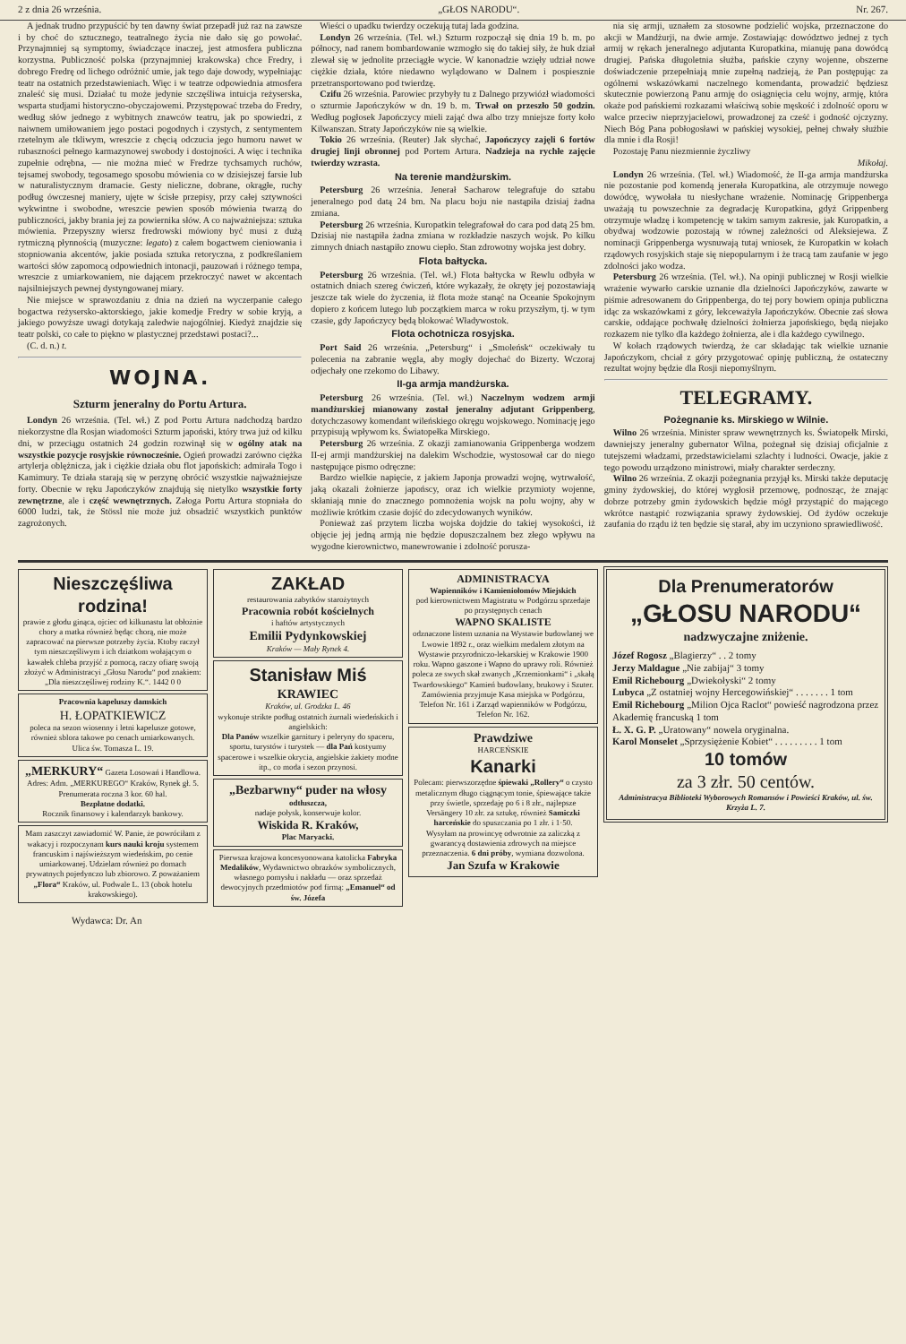2 z dnia 26 września. „GŁOS NARODU“. Nr. 267.
A jednak trudno przypuścić by ten dawny świat przepadł już raz na zawsze i by choć do sztucznego, teatralnego życia nie dało się go powołać. Przynajmniej są symptomy, świadczące inaczej, jest atmosfera publiczna korzystna. Publiczność polska (przynajmniej krakowska) chce Fredry, i dobrego Fredrę od lichego odróżnić umie, jak tego daje dowody, wypełniając teatr na ostatnich przedstawieniach. Więc i w teatrze odpowiednia atmosfera znaleść się musi. Działać tu może jedynie szczęśliwa intuicja reżyserska, wsparta studjami historyczno-obyczajowemi. Przystępować trzeba do Fredry, według słów jednego z wybitnych znawców teatru, jak po spowiedzi, z naiwnem umiłowaniem jego postaci pogodnych i czystych, z sentymentem rzetelnym ale tkliwym, wreszcie z chęcią odczucia jego humoru nawet w rubaszności pełnego karmazynowej swobody i dostojności. A więc i technika zupełnie odrębna, — nie można mieć w Fredrze tychsamych ruchów, tejsamej swobody, tegosamego sposobu mówienia co w dzisiejszej farsie lub w naturalistycznym dramacie. Gesty nieliczne, dobrane, okrągłe, ruchy podług ówczesnej maniery, ujęte w ścisłe przepisy, przy całej sztywności wykwintne i swobodne, wreszcie pewien sposób mówienia twarzą do publiczności, jakby brania jej za powiernika słów. A co najważniejsza: sztuka mówienia. Przepyszny wiersz fredrowski mówiony być musi z dużą rytmiczną płynnością (muzyczne: legato) z całem bogactwem cieniowania i stopniowania akcentów, jakie posiada sztuka retoryczna, z podkreślaniem wartości słów zapomocą odpowiednich intonacji, pauzowań i różnego tempa, wreszcie z umiarkowaniem, nie dającem przekroczyć nawet w akcentach najsilniejszych pewnej dystyngowanej miary.
Nie miejsce w sprawozdaniu z dnia na dzień na wyczerpanie całego bogactwa reżysersko-aktorskiego, jakie komedje Fredry w sobie kryją, a jakiego powyższe uwagi dotykają zaledwie najogólniej. Kiedyż znajdzie się teatr polski, co całe to piękno w plastycznej przedstawi postaci?...
(C. d. n.) t.
WOJNA.
Szturm jeneralny do Portu Artura.
Londyn 26 września. (Tel. wł.) Z pod Portu Artura nadchodzą bardzo niekorzystne dla Rosjan wiadomości Szturm japoński, który trwa już od kilku dni, w przeciągu ostatnich 24 godzin rozwinął się w ogólny atak na wszystkie pozycje rosyjskie równocześnie. Ogień prowadzi zarówno ciężka artylerja oblężnicza, jak i ciężkie działa obu flot japońskich: admirała Togo i Kamimury. Te działa starają się w perzynę obrócić wszystkie najważniejsze forty. Obecnie w ręku Japończyków znajdują się nietylko wszystkie forty zewnętrzne, ale i część wewnętrznych. Załoga Portu Artura stopniała do 6000 ludzi, tak, że Stössl nie może już obsadzić wszystkich punktów zagrożonych.
Wieści o upadku twierdzy oczekują tutaj lada godzina.
Londyn 26 września. (Tel. wł.) Szturm rozpoczął się dnia 19 b. m. po północy, nad ranem bombardowanie wzmogło się do takiej siły, że huk dział zlewał się w jednolite przeciągłe wycie. W kanonadzie wzięły udział nowe ciężkie działa, które niedawno wylądowano w Dalnem i pospiesznie przetransportowano pod twierdzę.
Czifu 26 września. Parowiec przybyły tu z Dalnego przywiózł wiadomości o szturmie Japończyków w dn. 19 b. m. Trwał on przeszło 50 godzin. Według pogłosek Japończycy mieli zająć dwa albo trzy mniejsze forty koło Kilwanszan. Straty Japończyków nie są wielkie.
Tokio 26 września. (Reuter) Jak słychać, Japończycy zajęli 6 fortów drugiej linji obronnej pod Portem Artura. Nadzieja na rychłe zajęcie twierdzy wzrasta.
Na terenie mandżurskim.
Petersburg 26 września. Jenerał Sacharow telegrafuje do sztabu jeneralnego pod datą 24 bm. Na placu boju nie nastąpiła dzisiaj żadna zmiana.
Petersburg 26 września. Kuropatkin telegrafował do cara pod datą 25 bm. Dzisiaj nie nastąpiła żadna zmiana w rozkładzie naszych wojsk. Po kilku zimnych dniach nastąpiło znowu ciepło. Stan zdrowotny wojska jest dobry.
Flota bałtycka.
Petersburg 26 września. (Tel. wł.) Flota bałtycka w Rewlu odbyła w ostatnich dniach szereg ćwiczeń, które wykazały, że okręty jej pozostawiają jeszcze tak wiele do życzenia, iż flota może stanąć na Oceanie Spokojnym dopiero z końcem lutego lub początkiem marca w roku przyszłym, tj. w tym czasie, gdy Japończycy będą blokować Władywostok.
Flota ochotnicza rosyjska.
Port Said 26 września. „Petersburg“ i „Smoleńsk“ oczekiwały tu polecenia na zabranie węgla, aby mogły dojechać do Bizerty. Wczoraj odjechały one rzekomo do Libawy.
II-ga armja mandżurska.
Petersburg 26 września. (Tel. wł.) Naczelnym wodzem armji mandżurskiej mianowany został jeneralny adjutant Grippenberg, dotychczasowy komendant wileńskiego okręgu wojskowego. Nominację jego przypisują wpływom ks. Światopełka Mirskiego.
Petersburg 26 września. Z okazji zamianowania Grippenberga wodzem II-ej armji mandżurskiej na dalekim Wschodzie, wystosował car do niego następujące pismo odręczne:
Bardzo wielkie napięcie, z jakiem Japonja prowadzi wojnę, wytrwałość, jaką okazali żołnierze japońscy, oraz ich wielkie przymioty wojenne, skłaniają mnie do znacznego pomnożenia wojsk na polu wojny, aby w możliwie krótkim czasie dojść do zdecydowanych wyników.
Ponieważ zaś przytem liczba wojska dojdzie do takiej wysokości, iż objęcie jej jedną armją nie będzie dopuszczalnem bez złego wpływu na wygodne kierownictwo, manewrowanie i zdolność porusza-
nia się armji, uznałem za stosowne podzielić wojska, przeznaczone do akcji w Mandżurji, na dwie armje. Zostawiając dowództwo jednej z tych armij w rękach jeneralnego adjutanta Kuropatkina, mianuję pana dowódcą drugiej. Pańska długoletnia służba, pańskie czyny wojenne, obszerne doświadczenie przepełniają mnie zupełną nadzieją, że Pan postępując za ogólnemi wskazówkami naczelnego komendanta, prowadzić będziesz skutecznie powierzoną Panu armję do osiągnięcia celu wojny, armję, która okaże pod pańskiemi rozkazami właściwą sobie męskość i zdolność oporu w walce przeciw nieprzyjacielowi, prowadzonej za cześć i godność ojczyzny. Niech Bóg Pana pobłogosławi w pańskiej wysokiej, pełnej chwały służbie dla mnie i dla Rosji!
Pozostaję Panu niezmiennie życzliwy
Mikołaj.
Londyn 26 września. (Tel. wł.) Wiadomość, że II-ga armja mandżurska nie pozostanie pod komendą jenerała Kuropatkina, ale otrzymuje nowego dowódcę, wywołała tu niesłychane wrażenie. Nominację Grippenberga uważają tu powszechnie za degradację Kuropatkina, gdyż Grippenberg otrzymuje władzę i kompetencję w takim samym zakresie, jak Kuropatkin, a obydwaj wodzowie pozostają w równej zależności od Aleksiejewa. Z nominacji Grippenberga wysnuwają tutaj wniosek, że Kuropatkin w kołach rządowych rosyjskich staje się niepopularnym i że tracą tam zaufanie w jego zdolności jako wodza.
Petersburg 26 września. (Tel. wł.). Na opinji publicznej w Rosji wielkie wrażenie wywarło carskie uznanie dla dzielności Japończyków, zawarte w piśmie adresowanem do Grippenberga, do tej pory bowiem opinja publiczna idąc za wskazówkami z góry, lekceważyła Japończyków. Obecnie zaś słowa carskie, oddające pochwałę dzielności żołnierza japońskiego, będą niejako rozkazem nie tylko dla każdego żołnierza, ale i dla każdego cywilnego.
W kołach rządowych twierdzą, że car składając tak wielkie uznanie Japończykom, chciał z góry przygotować opinję publiczną, że ostateczny rezultat wojny będzie dla Rosji niepomyślnym.
TELEGRAMY.
Pożegnanie ks. Mirskiego w Wilnie.
Wilno 26 września. Minister spraw wewnętrznych ks. Światopełk Mirski, dawniejszy jeneralny gubernator Wilna, pożegnał się dzisiaj oficjalnie z tutejszemi władzami, przedstawicielami szlachty i ludności. Owacje, jakie z tego powodu urządzono ministrowi, miały charakter serdeczny.
Wilno 26 września. Z okazji pożegnania przyjął ks. Mirski także deputację gminy żydowskiej, do której wygłosił przemowę, podnosząc, że znając dobrze potrzeby gmin żydowskich będzie mógł przystąpić do mającego wkrótce nastąpić rozwiązania sprawy żydowskiej. Od żydów oczekuje zaufania do rządu iż ten będzie się starał, aby im uczyniono sprawiedliwość.
Nieszczęśliwa rodzina!
prawie z głodu ginąca, ojciec od kilkunastu lat obłożnie chory a matka również będąc chorą, nie może zapracować na pierwsze potrzeby życia. Ktoby raczył tym nieszczęśliwym i ich dziatkom wołającym o kawałek chleba przyjść z pomocą, raczy ofiarę swoją złożyć w Administracyi „Głosu Narodu“ pod znakiem: „Dla nieszczęśliwej rodziny K.“. 1442 0 0
Pracownia kapeluszy damskich
H. ŁOPATKIEWICZ
poleca na sezon wiosenny i letni kapelusze gotowe, również sblora takowe po cenach umiarkowanych. Ulica św. Tomasza L. 19.
„MERKURY“ Gazeta Losowań i Handlowa.
Adres: Adm. „MERKUREGO“ Kraków, Rynek gł. 5.
Prenumerata roczna 3 kor. 60 hal.
Bezpłatne dodatki.
Rocznik finansowy i kalendarzyk bankowy.
Mam zaszczyt zawiadomić W. Panie, że powróciłam z wakacyj i rozpoczynam kurs nauki kroju systemem francuskim i najświeższym wiedeńskim, po cenie umiarkowanej. Udzielam również po domach prywatnych pojedynczo lub zbiorowo. Z poważaniem „Flora“ Kraków, ul. Podwale L. 13 (obok hotelu krakowskiego).
ZAKŁAD
restaurowania zabytków starożytnych
Pracownia robót kościelnych
i haftów artystycznych
Emilii Pydynkowskiej
Kraków — Mały Rynek 4.
Stanisław Miś
KRAWIEC
Kraków, ul. Grodzka L. 46
wykonuje strikte podług ostatnich żurnali wiedeńskich i angielskich:
Dla Panów wszelkie garnitury i peleryny do spaceru, sportu, turystów i turystek — dla Pań kostyumy spacerowe i wszelkie okrycia, angielskie żakiety modne itp., co moda i sezon przynosi.
„Bezbarwny“ puder na włosy
odtłuszcza,
nadaje połysk, konserwuje kolor.
Wiskida R. Kraków,
Plac Maryacki.
Pierwsza krajowa koncesyonowana katolicka Fabryka Medalików, Wydawnictwo obrazków symbolicznych, własnego pomysłu i nakładu — oraz sprzedaż dewocyjnych przedmiotów pod firmą: „Emanuel“ od św. Józefa
ADMINISTRACYA
Wapienników i Kamieniołomów Miejskich
pod kierownictwem Magistratu w Podgórzu sprzedaje po przystępnych cenach
WAPNO SKALISTE
odznaczone listem uznania na Wystawie budowlanej we Lwowie 1892 r., oraz wielkim medalem złotym na Wystawie przyrodniczo-lekarskiej w Krakowie 1900 roku. Wapno gaszone i Wapno do uprawy roli. Również poleca ze swych skał zwanych „Krzemionkami“ i „skałą Twardowskiego“ Kamień budowlany, brukowy i Szuter. Zamówienia przyjmuje Kasa miejska w Podgórzu, Telefon Nr. 161 i Zarząd wapienników w Podgórzu, Telefon Nr. 162.
Prawdziwe
HARCEŃSKIE
Kanarki
Polecam: pierwszorzędne śpiewaki „Rollery“ o czysto metalicznym długo ciągnącym tonie, śpiewające także przy świetle, sprzedaję po 6 i 8 złr., najlepsze Versängery 10 złr. za sztukę, również Samiczki harceńskie do spuszczania po 1 złr. i 1·50.
Wysyłam na prowincyę odwrotnie za zaliczką z gwarancyą dostawienia zdrowych na miejsce przeznaczenia. 6 dni próby, wymiana dozwolona.
Jan Szufa w Krakowie
Dla Prenumeratorów
„GŁOSU NARODU“
nadzwyczajne zniżenie.
Józef Rogosz „Blagierzy“ . . 2 tomy
Jerzy Maldague „Nie zabijaj“ 3 tomy
Emil Richebourg „Dwiekołyski“ 2 tomy
Lubyca „Z ostatniej wojny Hercegowińskiej“ . . . . . . . 1 tom
Emil Richebourg „Milion Ojca Raclot“ powieść nagrodzona przez Akademię francuską 1 tom
Ł. X. G. P. „Uratowany“ nowela oryginalna.
Karol Monselet „Sprzysiężenie Kobiet“ . . . . . . . . . 1 tom
10 tomów
za 3 złr. 50 centów.
Administracya Biblioteki Wyborowych Romansów i Powieści Kraków, ul. św. Krzyża L. 7.
Wydawca: Dr. An